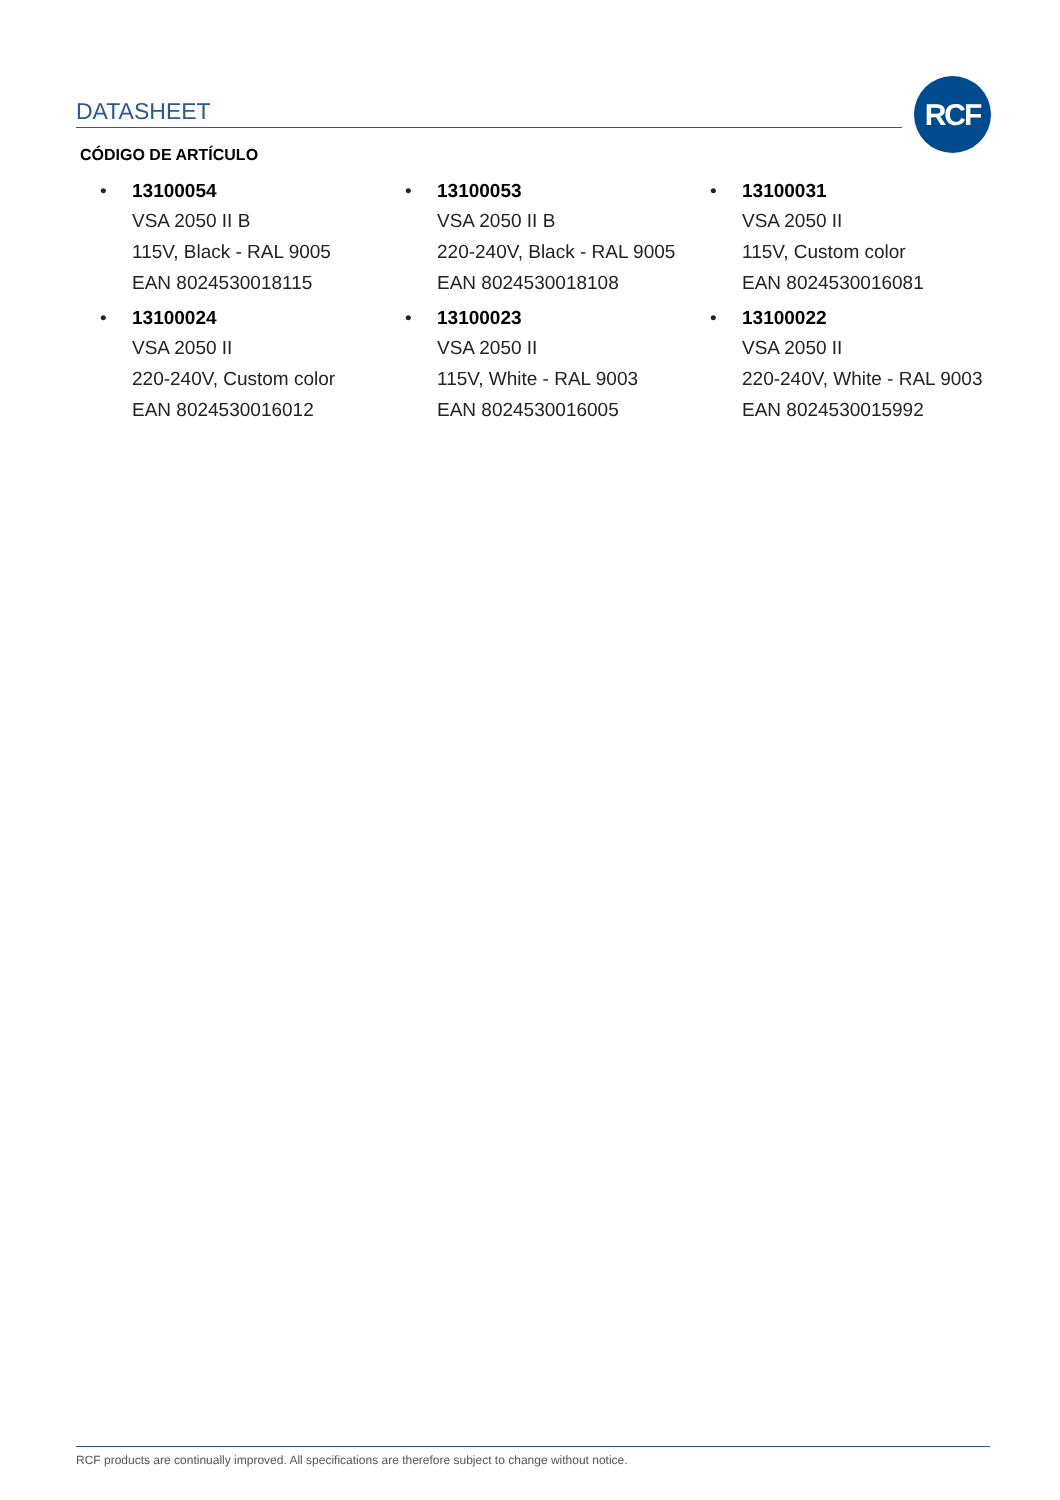DATASHEET RCF
CÓDIGO DE ARTÍCULO
• 13100054
VSA 2050 II B
115V, Black - RAL 9005
EAN 8024530018115
• 13100053
VSA 2050 II B
220-240V, Black - RAL 9005
EAN 8024530018108
• 13100031
VSA 2050 II
115V, Custom color
EAN 8024530016081
• 13100024
VSA 2050 II
220-240V, Custom color
EAN 8024530016012
• 13100023
VSA 2050 II
115V, White - RAL 9003
EAN 8024530016005
• 13100022
VSA 2050 II
220-240V, White - RAL 9003
EAN 8024530015992
RCF products are continually improved. All specifications are therefore subject to change without notice.